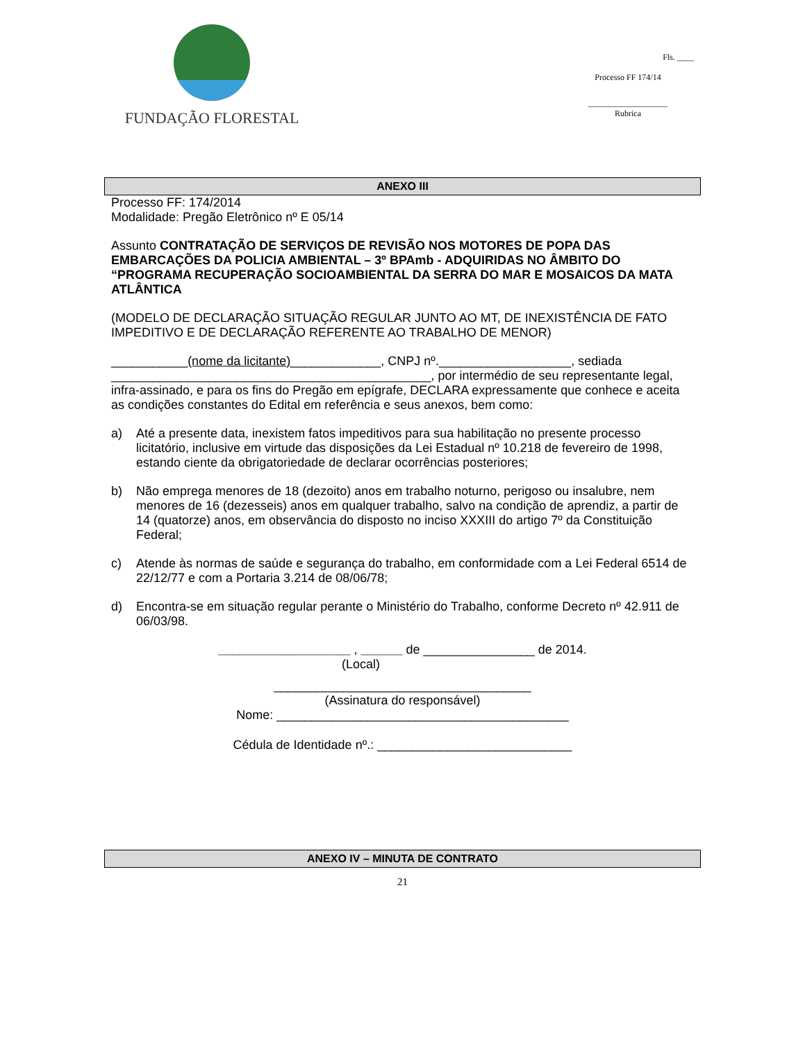FUNDAÇÃO FLORESTAL
Fls. ____
Processo FF 174/14
___________________
Rubrica
ANEXO III
Processo FF: 174/2014
Modalidade: Pregão Eletrônico nº E 05/14
Assunto CONTRATAÇÃO DE SERVIÇOS DE REVISÃO NOS MOTORES DE POPA DAS EMBARCAÇÕES DA POLICIA AMBIENTAL – 3º BPAmb - ADQUIRIDAS NO ÂMBITO DO “PROGRAMA RECUPERAÇÃO SOCIOAMBIENTAL DA SERRA DO MAR E MOSAICOS DA MATA ATLÂNTICA
(MODELO DE DECLARAÇÃO SITUAÇÃO REGULAR JUNTO AO MT, DE INEXISTÊNCIA DE FATO IMPEDITIVO E DE DECLARAÇÃO REFERENTE AO TRABALHO DE MENOR)
___________(nome da licitante)_____________, CNPJ nº.___________________, sediada ______________________________________________, por intermédio de seu representante legal, infra-assinado, e para os fins do Pregão em epígrafe, DECLARA expressamente que conhece e aceita as condições constantes do Edital em referência e seus anexos, bem como:
a) Até a presente data, inexistem fatos impeditivos para sua habilitação no presente processo licitatório, inclusive em virtude das disposições da Lei Estadual nº 10.218 de fevereiro de 1998, estando ciente da obrigatoriedade de declarar ocorrências posteriores;
b) Não emprega menores de 18 (dezoito) anos em trabalho noturno, perigoso ou insalubre, nem menores de 16 (dezesseis) anos em qualquer trabalho, salvo na condição de aprendiz, a partir de 14 (quatorze) anos, em observância do disposto no inciso XXXIII do artigo 7º da Constituição Federal;
c) Atende às normas de saúde e segurança do trabalho, em conformidade com a Lei Federal 6514 de 22/12/77 e com a Portaria 3.214 de 08/06/78;
d) Encontra-se em situação regular perante o Ministério do Trabalho, conforme Decreto nº 42.911 de 06/03/98.
___________________ , ______ de ________________ de 2014.
(Local)
_____________________________________
(Assinatura do responsável)
Nome: __________________________________________
Cédula de Identidade nº.: ____________________________
ANEXO IV – MINUTA DE CONTRATO
21